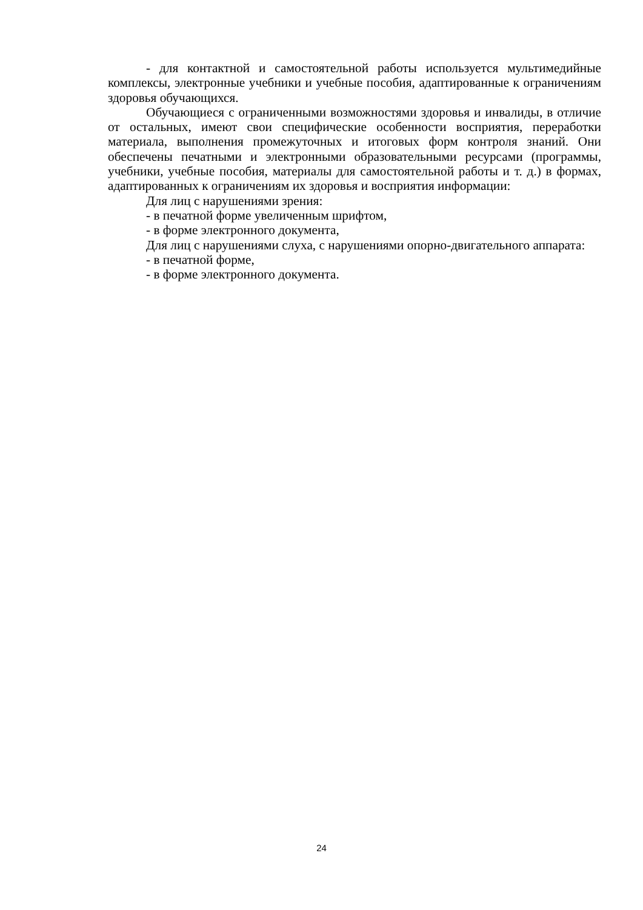- для контактной и самостоятельной работы используется мультимедийные комплексы, электронные учебники и учебные пособия, адаптированные к ограничениям здоровья обучающихся.
Обучающиеся с ограниченными возможностями здоровья и инвалиды, в отличие от остальных, имеют свои специфические особенности восприятия, переработки материала, выполнения промежуточных и итоговых форм контроля знаний. Они обеспечены печатными и электронными образовательными ресурсами (программы, учебники, учебные пособия, материалы для самостоятельной работы и т. д.) в формах, адаптированных к ограничениям их здоровья и восприятия информации:
Для лиц с нарушениями зрения:
- в печатной форме увеличенным шрифтом,
- в форме электронного документа,
Для лиц с нарушениями слуха, с нарушениями опорно-двигательного аппарата:
- в печатной форме,
- в форме электронного документа.
24